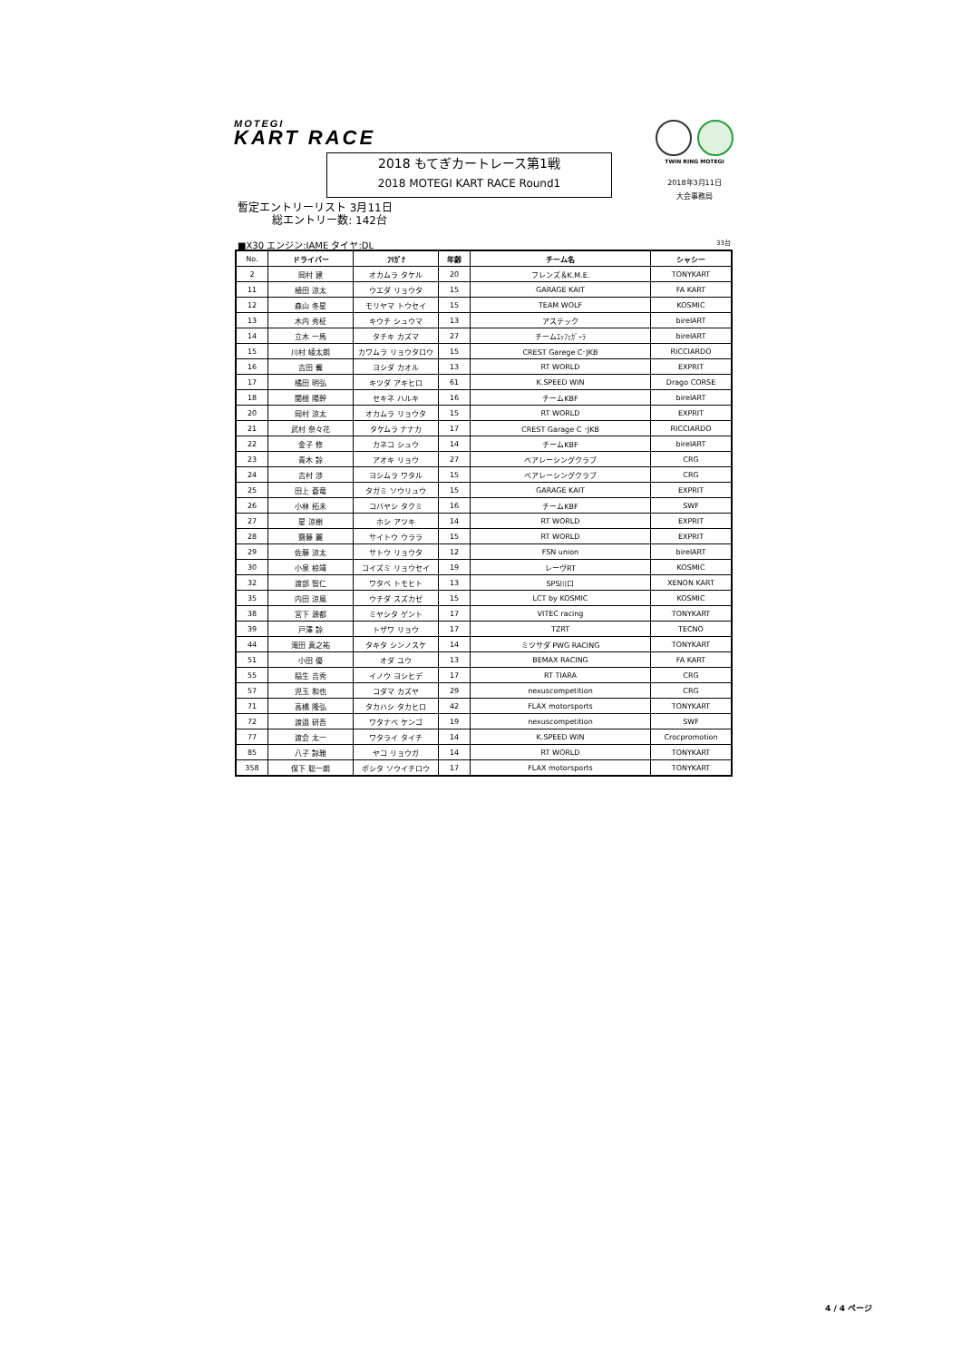MOTEGI
KART RACE
TWIN RING MOTEGI
2018年3月11日
大会事務局
2018 もてぎカートレース第1戦
2018 MOTEGI KART RACE Round1
暫定エントリーリスト 3月11日
総エントリー数: 142台
■X30 エンジン:IAME タイヤ:DL 33台
| No. | ドライバー | ﾌﾘｶﾞﾅ | 年齢 | チーム名 | シャシー |
| --- | --- | --- | --- | --- | --- |
| 2 | 岡村 建 | オカムラ タケル | 20 | フレンズ＆K.M.E. | TONYKART |
| 11 | 植田 涼太 | ウエダ リョウタ | 15 | GARAGE KAIT | FA KART |
| 12 | 森山 冬星 | モリヤマ トウセイ | 15 | TEAM WOLF | KOSMIC |
| 13 | 木内 秀柾 | キウチ シュウマ | 13 | アステック | birelART |
| 14 | 立木 一馬 | タチキ カズマ | 27 | チームｴｯﾌｪｶﾞｰﾗ | birelART |
| 15 | 川村 崚太朗 | カワムラ リョウタロウ | 15 | CREST Garege C･JKB | RICCIARDO |
| 16 | 吉田 馨 | ヨシダ カオル | 13 | RT WORLD | EXPRIT |
| 17 | 橘田 明弘 | キツダ アキヒロ | 61 | K.SPEED WIN | Drago CORSE |
| 18 | 関根 陽幹 | セキネ ハルキ | 16 | チームKBF | birelART |
| 20 | 岡村 涼太 | オカムラ リョウタ | 15 | RT WORLD | EXPRIT |
| 21 | 武村 奈々花 | タケムラ ナナカ | 17 | CREST Garage C ･JKB | RICCIARDO |
| 22 | 金子 修 | カネコ シュウ | 14 | チームKBF | birelART |
| 23 | 青木 諒 | アオキ リョウ | 27 | ベアレーシングクラブ | CRG |
| 24 | 吉村 渉 | ヨシムラ ワタル | 15 | ベアレーシングクラブ | CRG |
| 25 | 田上 蒼竜 | タガミ ソウリュウ | 15 | GARAGE KAIT | EXPRIT |
| 26 | 小林 拓未 | コバヤシ タクミ | 16 | チームKBF | SWF |
| 27 | 星 涼樹 | ホシ アツキ | 14 | RT WORLD | EXPRIT |
| 28 | 齋藤 麗 | サイトウ ウララ | 15 | RT WORLD | EXPRIT |
| 29 | 佐藤 涼太 | サトウ リョウタ | 12 | FSN union | birelART |
| 30 | 小泉 椋靖 | コイズミ リョウセイ | 19 | レーヴRT | KOSMIC |
| 32 | 渡部 智仁 | ワタベ トモヒト | 13 | SPS川口 | XENON KART |
| 35 | 内田 涼風 | ウチダ スズカゼ | 15 | LCT by KOSMIC | KOSMIC |
| 38 | 宮下 源都 | ミヤシタ ゲント | 17 | VITEC racing | TONYKART |
| 39 | 戸澤 諒 | トザワ リョウ | 17 | TZRT | TECNO |
| 44 | 滝田 真之祐 | タキタ シンノスケ | 14 | ミツサダ PWG RACING | TONYKART |
| 51 | 小田 優 | オダ ユウ | 13 | BEMAX RACING | FA KART |
| 55 | 稲生 吉秀 | イノウ ヨシヒデ | 17 | RT TIARA | CRG |
| 57 | 児玉 和也 | コダマ カズヤ | 29 | nexuscompetition | CRG |
| 71 | 高橋 隆弘 | タカハシ タカヒロ | 42 | FLAX motorsports | TONYKART |
| 72 | 渡邉 研吾 | ワタナベ ケンゴ | 19 | nexuscompetition | SWF |
| 77 | 渡会 太一 | ワタライ タイチ | 14 | K.SPEED WIN | Crocpromotion |
| 85 | 八子 諒雅 | ヤコ リョウガ | 14 | RT WORLD | TONYKART |
| 358 | 保下 聡一朗 | ボシタ ソウイチロウ | 17 | FLAX motorsports | TONYKART |
4 / 4 ページ